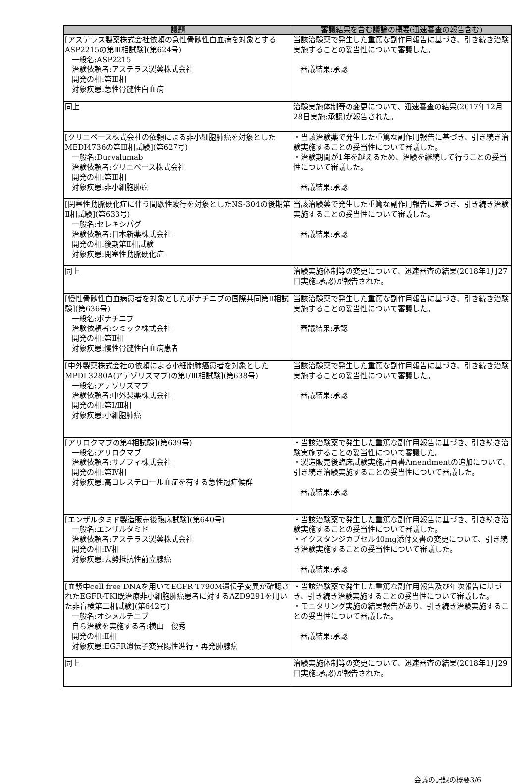| 議題 | 審議結果を含む議論の概要(迅速審査の報告含む) |
| --- | --- |
| [アステラス製薬株式会社依頼の急性骨髄性白血病を対象とするASP2215の第Ⅲ相試験](第624号) 一般名:ASP2215 治験依頼者:アステラス製薬株式会社 開発の相:第Ⅲ相 対象疾患:急性骨髄性白血病 | 当該治験薬で発生した重篤な副作用報告に基づき、引き続き治験実施することの妥当性について審議した。 審議結果:承認 |
| 同上 | 治験実施体制等の変更について、迅速審査の結果(2017年12月28日実施:承認)が報告された。 |
| [クリニペース株式会社の依頼による非小細胞肺癌を対象としたMEDI4736の第Ⅲ相試験](第627号) 一般名:Durvalumab 治験依頼者:クリニペース株式会社 開発の相:第Ⅲ相 対象疾患:非小細胞肺癌 | ・当該治験薬で発生した重篤な副作用報告に基づき、引き続き治験実施することの妥当性について審議した。 ・治験期間が1年を越えるため、治験を継続して行うことの妥当性について審議した。 審議結果:承認 |
| [閉塞性動脈硬化症に伴う間歇性跛行を対象としたNS-304の後期第Ⅱ相試験](第633号) 一般名:セレキシパグ 治験依頼者:日本新薬株式会社 開発の相:後期第Ⅱ相試験 対象疾患:閉塞性動脈硬化症 | 当該治験薬で発生した重篤な副作用報告に基づき、引き続き治験実施することの妥当性について審議した。 審議結果:承認 |
| 同上 | 治験実施体制等の変更について、迅速審査の結果(2018年1月27日実施:承認)が報告された。 |
| [慢性骨髄性白血病患者を対象としたポナチニブの国際共同第Ⅱ相試験](第636号) 一般名:ポナチニブ 治験依頼者:シミック株式会社 開発の相:第Ⅱ相 対象疾患:慢性骨髄性白血病患者 | 当該治験薬で発生した重篤な副作用報告に基づき、引き続き治験実施することの妥当性について審議した。 審議結果:承認 |
| [中外製薬株式会社の依頼による小細胞肺癌患者を対象としたMPDL3280A(アテゾリズマブ)の第Ⅰ/Ⅲ相試験](第638号) 一般名:アテゾリズマブ 治験依頼者:中外製薬株式会社 開発の相:第Ⅰ/Ⅲ相 対象疾患:小細胞肺癌 | 当該治験薬で発生した重篤な副作用報告に基づき、引き続き治験実施することの妥当性について審議した。 審議結果:承認 |
| [アリロクマブの第4相試験](第639号) 一般名:アリロクマブ 治験依頼者:サノフィ株式会社 開発の相:第Ⅳ相 対象疾患:高コレステロール血症を有する急性冠症候群 | ・当該治験薬で発生した重篤な副作用報告に基づき、引き続き治験実施することの妥当性について審議した。 ・製造販売後臨床試験実施計画書Amendmentの追加について、引き続き治験実施することの妥当性について審議した。 審議結果:承認 |
| [エンザルタミド製造販売後臨床試験](第640号) 一般名:エンザルタミド 治験依頼者:アステラス製薬株式会社 開発の相:Ⅳ相 対象疾患:去勢抵抗性前立腺癌 | ・当該治験薬で発生した重篤な副作用報告に基づき、引き続き治験実施することの妥当性について審議した。 ・イクスタンジカプセル40mg添付文書の変更について、引き続き治験実施することの妥当性について審議した。 審議結果:承認 |
| [血漿中cell free DNAを用いてEGFR T790M遺伝子変異が確認されたEGFR-TKI既治療非小細胞肺癌患者に対するAZD9291を用いた非盲検第二相試験](第642号) 一般名:オシメルチニブ 自ら治験を実施する者:横山 俊秀 開発の相:Ⅱ相 対象疾患:EGFR遺伝子変異陽性進行・再発肺腺癌 | ・当該治験薬で発生した重篤な副作用報告及び年次報告に基づき、引き続き治験実施することの妥当性について審議した。 ・モニタリング実施の結果報告があり、引き続き治験実施することの妥当性について審議した。 審議結果:承認 |
| 同上 | 治験実施体制等の変更について、迅速審査の結果(2018年1月29日実施:承認)が報告された。 |
会議の記録の概要3/6